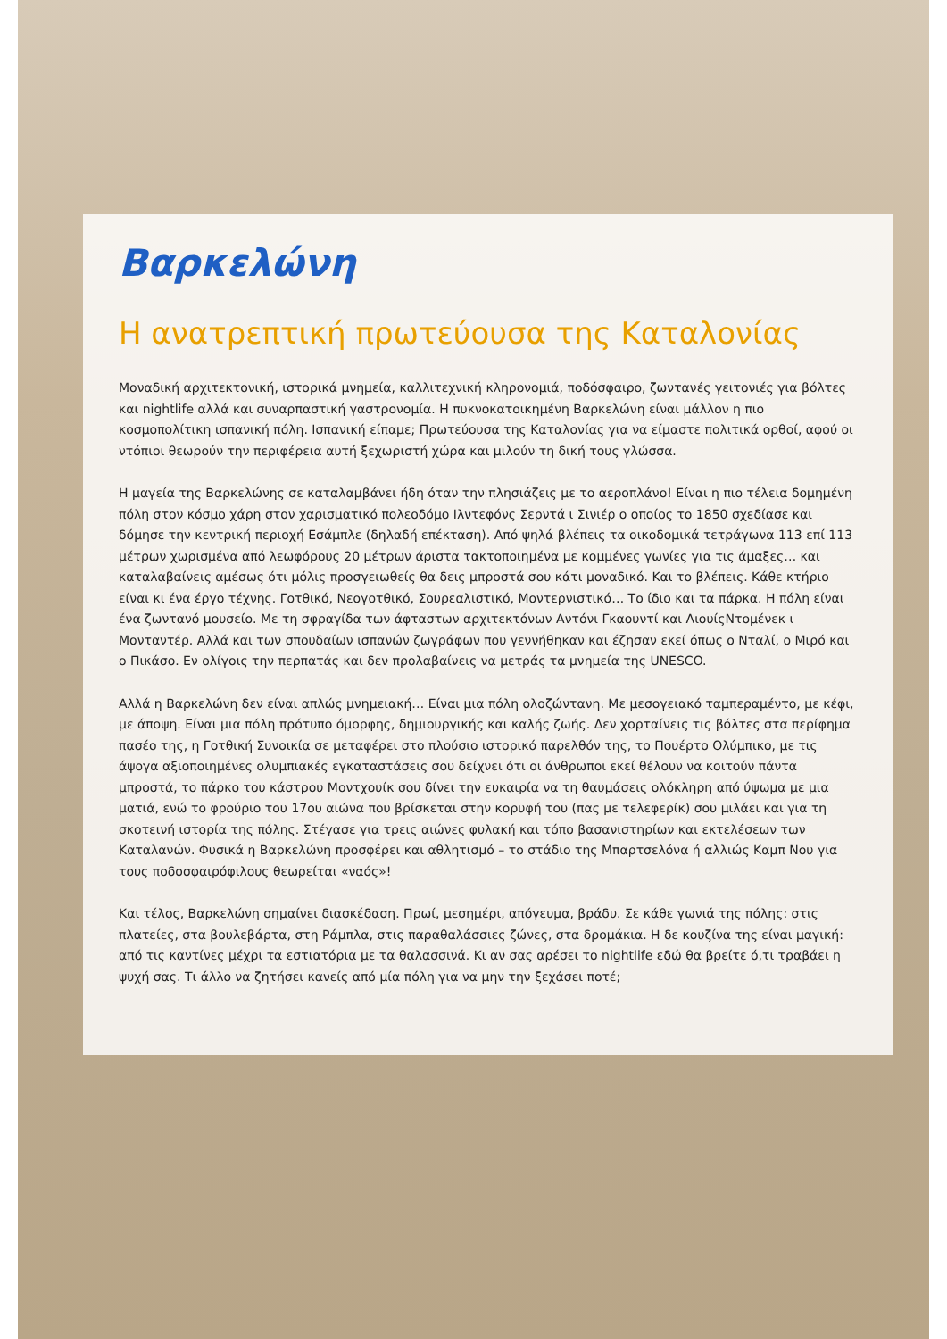Βαρκελώνη
Η ανατρεπτική πρωτεύουσα της Καταλονίας
Μοναδική αρχιτεκτονική, ιστορικά μνημεία, καλλιτεχνική κληρονομιά, ποδόσφαιρο, ζωντανές γειτονιές για βόλτες και nightlife αλλά και συναρπαστική γαστρονομία. Η πυκνοκατοικημένη Βαρκελώνη είναι μάλλον η πιο κοσμοπολίτικη ισπανική πόλη. Ισπανική είπαμε; Πρωτεύουσα της Καταλονίας για να είμαστε πολιτικά ορθοί, αφού οι ντόπιοι θεωρούν την περιφέρεια αυτή ξεχωριστή χώρα και μιλούν τη δική τους γλώσσα.
Η μαγεία της Βαρκελώνης σε καταλαμβάνει ήδη όταν την πλησιάζεις με το αεροπλάνο! Είναι η πιο τέλεια δομημένη πόλη στον κόσμο χάρη στον χαρισματικό πολεοδόμο Ιλντεφόνς Σερντά ι Σινιέρ ο οποίος το 1850 σχεδίασε και δόμησε την κεντρική περιοχή Εσάμπλε (δηλαδή επέκταση). Από ψηλά βλέπεις τα οικοδομικά τετράγωνα 113 επί 113 μέτρων χωρισμένα από λεωφόρους 20 μέτρων άριστα τακτοποιημένα με κομμένες γωνίες για τις άμαξες… και καταλαβαίνεις αμέσως ότι μόλις προσγειωθείς θα δεις μπροστά σου κάτι μοναδικό. Και το βλέπεις. Κάθε κτήριο είναι κι ένα έργο τέχνης. Γοτθικό, Νεογοτθικό, Σουρεαλιστικό, Μοντερνιστικό… Το ίδιο και τα πάρκα. Η πόλη είναι ένα ζωντανό μουσείο. Με τη σφραγίδα των άφταστων αρχιτεκτόνων Αντόνι Γκαουντί και ΛιουίςΝτομένεκ ι Μονταντέρ. Αλλά και των σπουδαίων ισπανών ζωγράφων που γεννήθηκαν και έζησαν εκεί όπως ο Νταλί, ο Μιρό και ο Πικάσο. Εν ολίγοις την περπατάς και δεν προλαβαίνεις να μετράς τα μνημεία της UNESCO.
Αλλά η Βαρκελώνη δεν είναι απλώς μνημειακή… Είναι μια πόλη ολοζώντανη. Με μεσογειακό ταμπεραμέντο, με κέφι, με άποψη. Είναι μια πόλη πρότυπο όμορφης, δημιουργικής και καλής ζωής. Δεν χορταίνεις τις βόλτες στα περίφημα πασέο της, η Γοτθική Συνοικία σε μεταφέρει στο πλούσιο ιστορικό παρελθόν της, το Πουέρτο Ολύμπικο, με τις άψογα αξιοποιημένες ολυμπιακές εγκαταστάσεις σου δείχνει ότι οι άνθρωποι εκεί θέλουν να κοιτούν πάντα μπροστά, το πάρκο του κάστρου Μοντχουίκ σου δίνει την ευκαιρία να τη θαυμάσεις ολόκληρη από ύψωμα με μια ματιά, ενώ το φρούριο του 17ου αιώνα που βρίσκεται στην κορυφή του (πας με τελεφερίκ) σου μιλάει και για τη σκοτεινή ιστορία της πόλης. Στέγασε για τρεις αιώνες φυλακή και τόπο βασανιστηρίων και εκτελέσεων των Καταλανών. Φυσικά η Βαρκελώνη προσφέρει και αθλητισμό – το στάδιο της Μπαρτσελόνα ή αλλιώς Καμπ Νου για τους ποδοσφαιρόφιλους θεωρείται «ναός»!
Και τέλος, Βαρκελώνη σημαίνει διασκέδαση. Πρωί, μεσημέρι, απόγευμα, βράδυ. Σε κάθε γωνιά της πόλης: στις πλατείες, στα βουλεβάρτα, στη Ράμπλα, στις παραθαλάσσιες ζώνες, στα δρομάκια. Η δε κουζίνα της είναι μαγική: από τις καντίνες μέχρι τα εστιατόρια με τα θαλασσινά. Κι αν σας αρέσει το nightlife εδώ θα βρείτε ό,τι τραβάει η ψυχή σας. Τι άλλο να ζητήσει κανείς από μία πόλη για να μην την ξεχάσει ποτέ;